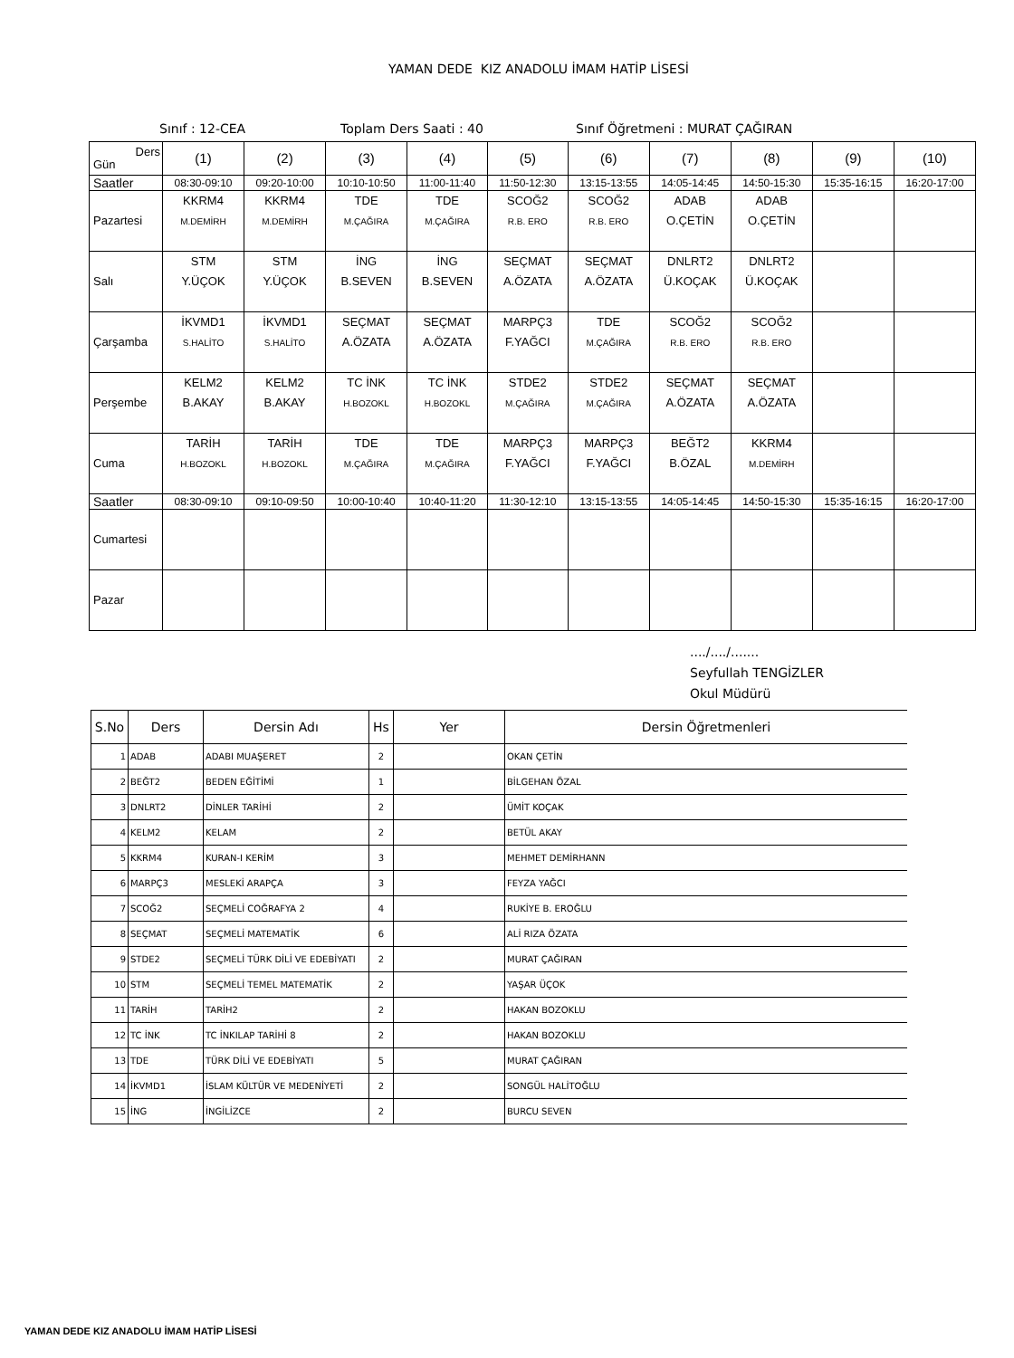YAMAN DEDE KIZ ANADOLU İMAM HATİP LİSESİ
Sınıf : 12-CEA Toplam Ders Saati : 40 Sınıf Öğretmeni : MURAT ÇAĞIRAN
| Ders Gün | (1) | (2) | (3) | (4) | (5) | (6) | (7) | (8) | (9) | (10) |
| Saatler | 08:30-09:10 | 09:20-10:00 | 10:10-10:50 | 11:00-11:40 | 11:50-12:30 | 13:15-13:55 | 14:05-14:45 | 14:50-15:30 | 15:35-16:15 | 16:20-17:00 |
| Pazartesi | KKRM4 M.DEMİRH | KKRM4 M.DEMİRH | TDE M.ÇAĞIRA | TDE M.ÇAĞIRA | SCOĞ2 R.B. ERO | SCOĞ2 R.B. ERO | ADAB O.ÇETİN | ADAB O.ÇETİN | | |
| Salı | STM Y.ÜÇOK | STM Y.ÜÇOK | İNG B.SEVEN | İNG B.SEVEN | SEÇMAT A.ÖZATA | SEÇMAT A.ÖZATA | DNLRT2 Ü.KOÇAK | DNLRT2 Ü.KOÇAK | | |
| Çarşamba | İKVMD1 S.HALİTO | İKVMD1 S.HALİTO | SEÇMAT A.ÖZATA | SEÇMAT A.ÖZATA | MARPÇ3 F.YAĞCI | TDE M.ÇAĞIRA | SCOĞ2 R.B. ERO | SCOĞ2 R.B. ERO | | |
| Perşembe | KELM2 B.AKAY | KELM2 B.AKAY | TC İNK H.BOZOKL | TC İNK H.BOZOKL | STDE2 M.ÇAĞIRA | STDE2 M.ÇAĞIRA | SEÇMAT A.ÖZATA | SEÇMAT A.ÖZATA | | |
| Cuma | TARİH H.BOZOKL | TARİH H.BOZOKL | TDE M.ÇAĞIRA | TDE M.ÇAĞIRA | MARPÇ3 F.YAĞCI | MARPÇ3 F.YAĞCI | BEĞT2 B.ÖZAL | KKRM4 M.DEMİRH | | |
| Saatler | 08:30-09:10 | 09:10-09:50 | 10:00-10:40 | 10:40-11:20 | 11:30-12:10 | 13:15-13:55 | 14:05-14:45 | 14:50-15:30 | 15:35-16:15 | 16:20-17:00 |
| Cumartesi | | | | | | | | | | |
| Pazar | | | | | | | | | | |
..../..../.......
Seyfullah TENGİZLER
Okul Müdürü
| S.No | Ders | Dersin Adı | Hs | Yer | Dersin Öğretmenleri |
| --- | --- | --- | --- | --- | --- |
| 1 | ADAB | ADABI MUAŞERET | 2 | | OKAN ÇETİN |
| 2 | BEĞT2 | BEDEN EĞİTİMİ | 1 | | BİLGEHAN ÖZAL |
| 3 | DNLRT2 | DİNLER TARİHİ | 2 | | ÜMİT KOÇAK |
| 4 | KELM2 | KELAM | 2 | | BETÜL AKAY |
| 5 | KKRM4 | KURAN-I KERİM | 3 | | MEHMET DEMİRHANN |
| 6 | MARPÇ3 | MESLEKİ ARAPÇA | 3 | | FEYZA YAĞCI |
| 7 | SCOĞ2 | SEÇMELİ COĞRAFYA 2 | 4 | | RUKİYE B. EROĞLU |
| 8 | SEÇMAT | SEÇMELİ MATEMATİK | 6 | | ALİ RIZA ÖZATA |
| 9 | STDE2 | SEÇMELİ TÜRK DİLİ VE EDEBİYATI | 2 | | MURAT ÇAĞIRAN |
| 10 | STM | SEÇMELİ TEMEL MATEMATİK | 2 | | YAŞAR ÜÇOK |
| 11 | TARİH | TARİH2 | 2 | | HAKAN BOZOKLU |
| 12 | TC İNK | TC İNKILAP TARİHİ 8 | 2 | | HAKAN BOZOKLU |
| 13 | TDE | TÜRK DİLİ VE EDEBİYATI | 5 | | MURAT ÇAĞIRAN |
| 14 | İKVMD1 | İSLAM KÜLTÜR VE MEDENİYETİ | 2 | | SONGÜL HALİTOĞLU |
| 15 | İNG | İNGİLİZCE | 2 | | BURCU SEVEN |
YAMAN DEDE KIZ ANADOLU İMAM HATİP LİSESİ